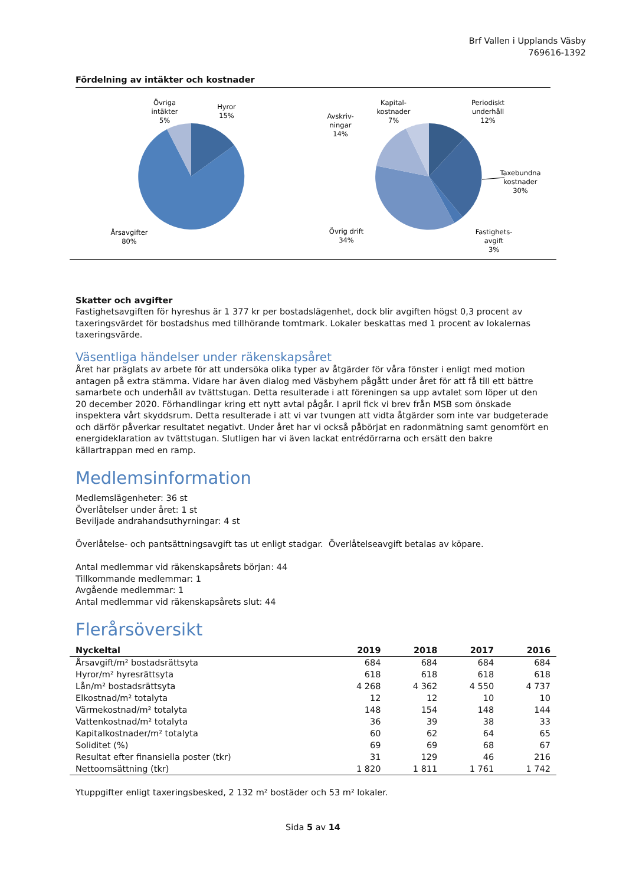Brf Vallen i Upplands Väsby
769616-1392
Fördelning av intäkter och kostnader
Övriga
intäkter
5%
Hyror
15%
Årsavgifter
80%
Kapital-
kostnader
7%
Avskriv-
ningar
14%
Periodiskt
underhåll
12%
Taxebundna
kostnader
30%
Övrig drift
34%
Fastighets-
avgift
3%
Skatter och avgifter
Fastighetsavgiften för hyreshus är 1 377 kr per bostadslägenhet, dock blir avgiften högst 0,3 procent av taxeringsvärdet för bostadshus med tillhörande tomtmark. Lokaler beskattas med 1 procent av lokalernas taxeringsvärde.
Väsentliga händelser under räkenskapsåret
Året har präglats av arbete för att undersöka olika typer av åtgärder för våra fönster i enligt med motion antagen på extra stämma. Vidare har även dialog med Väsbyhem pågått under året för att få till ett bättre samarbete och underhåll av tvättstugan. Detta resulterade i att föreningen sa upp avtalet som löper ut den 20 december 2020. Förhandlingar kring ett nytt avtal pågår. I april fick vi brev från MSB som önskade inspektera vårt skyddsrum. Detta resulterade i att vi var tvungen att vidta åtgärder som inte var budgeterade och därför påverkar resultatet negativt. Under året har vi också påbörjat en radonmätning samt genomfört en energideklaration av tvättstugan. Slutligen har vi även lackat entrédörrarna och ersätt den bakre källartrappan med en ramp.
Medlemsinformation
Medlemslägenheter: 36 st
Överlåtelser under året: 1 st
Beviljade andrahandsuthyrningar: 4 st
Överlåtelse- och pantsättningsavgift tas ut enligt stadgar. Överlåtelseavgift betalas av köpare.
Antal medlemmar vid räkenskapsårets början: 44
Tillkommande medlemmar: 1
Avgående medlemmar: 1
Antal medlemmar vid räkenskapsårets slut: 44
Flerårsöversikt
| Nyckeltal | 2019 | 2018 | 2017 | 2016 |
| --- | --- | --- | --- | --- |
| Årsavgift/m² bostadsrättsyta | 684 | 684 | 684 | 684 |
| Hyror/m² hyresrättsyta | 618 | 618 | 618 | 618 |
| Lån/m² bostadsrättsyta | 4 268 | 4 362 | 4 550 | 4 737 |
| Elkostnad/m² totalyta | 12 | 12 | 10 | 10 |
| Värmekostnad/m² totalyta | 148 | 154 | 148 | 144 |
| Vattenkostnad/m² totalyta | 36 | 39 | 38 | 33 |
| Kapitalkostnader/m² totalyta | 60 | 62 | 64 | 65 |
| Soliditet (%) | 69 | 69 | 68 | 67 |
| Resultat efter finansiella poster (tkr) | 31 | 129 | 46 | 216 |
| Nettoomsättning (tkr) | 1 820 | 1 811 | 1 761 | 1 742 |
Ytuppgifter enligt taxeringsbesked, 2 132 m² bostäder och 53 m² lokaler.
Sida 5 av 14